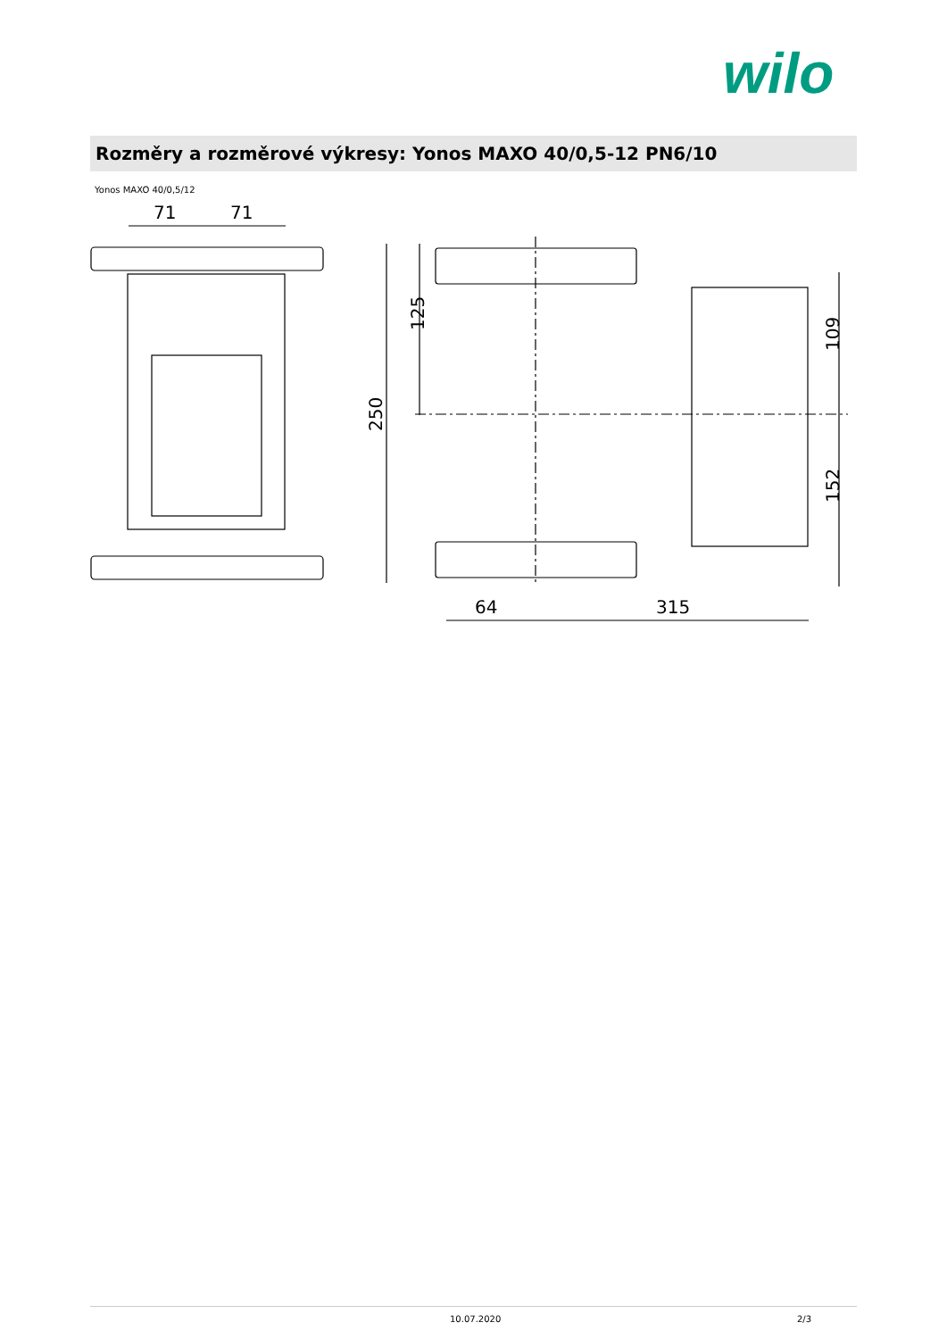wilo
Rozměry a rozměrové výkresy: Yonos MAXO 40/0,5-12 PN6/10
Yonos MAXO 40/0,5/12
71
71
250
125
109
152
64
315
10.07.2020 2/3